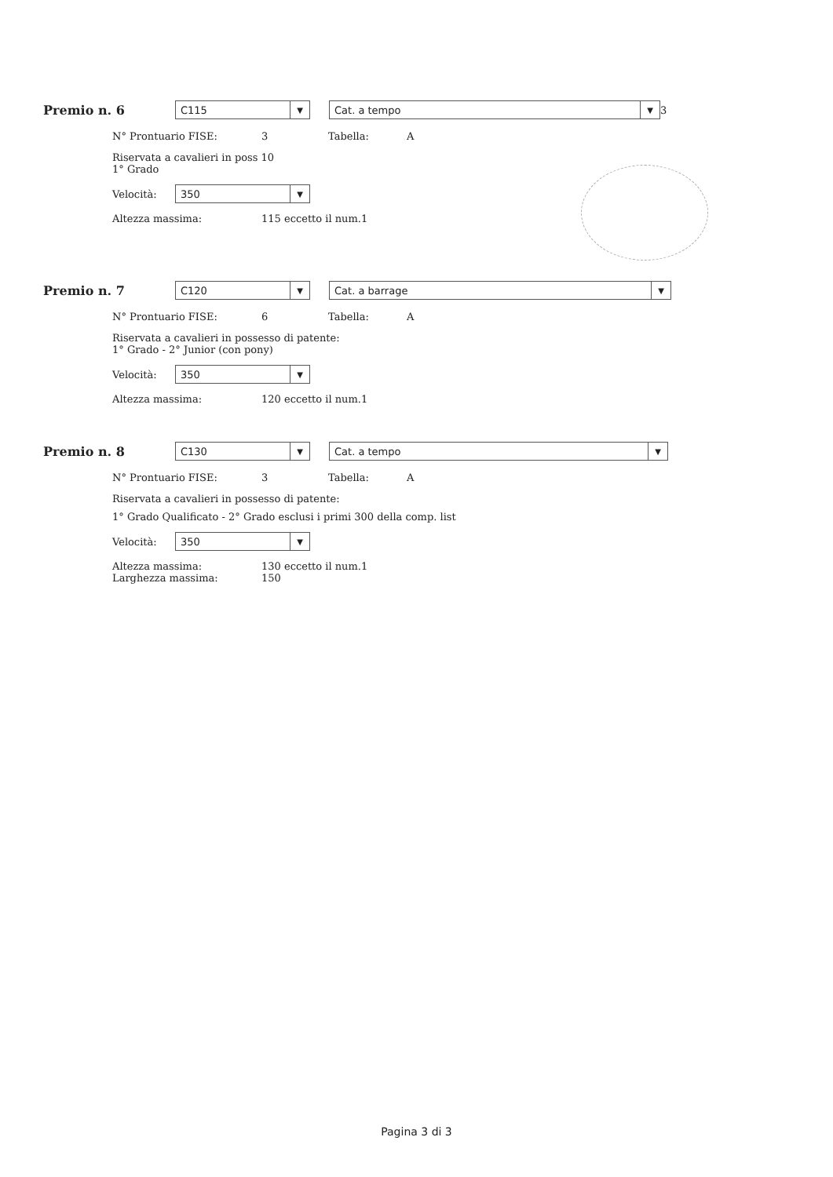Premio n. 6
C115 ▼
Cat. a tempo ▼
3
N° Prontuario FISE: 3 Tabella: A
Riservata a cavalieri in poss 10
1° Grado
Velocità:
350 ▼
Altezza massima: 115 eccetto il num.1
Premio n. 7
C120 ▼
Cat. a barrage ▼
N° Prontuario FISE: 6 Tabella: A
Riservata a cavalieri in possesso di patente:
1° Grado - 2° Junior (con pony)
Velocità:
350 ▼
Altezza massima: 120 eccetto il num.1
Premio n. 8
C130 ▼
Cat. a tempo ▼
N° Prontuario FISE: 3 Tabella: A
Riservata a cavalieri in possesso di patente:
1° Grado Qualificato - 2° Grado esclusi i primi 300 della comp. list
Velocità:
350 ▼
Altezza massima: 130 eccetto il num.1
Larghezza massima: 150
Pagina 3 di 3